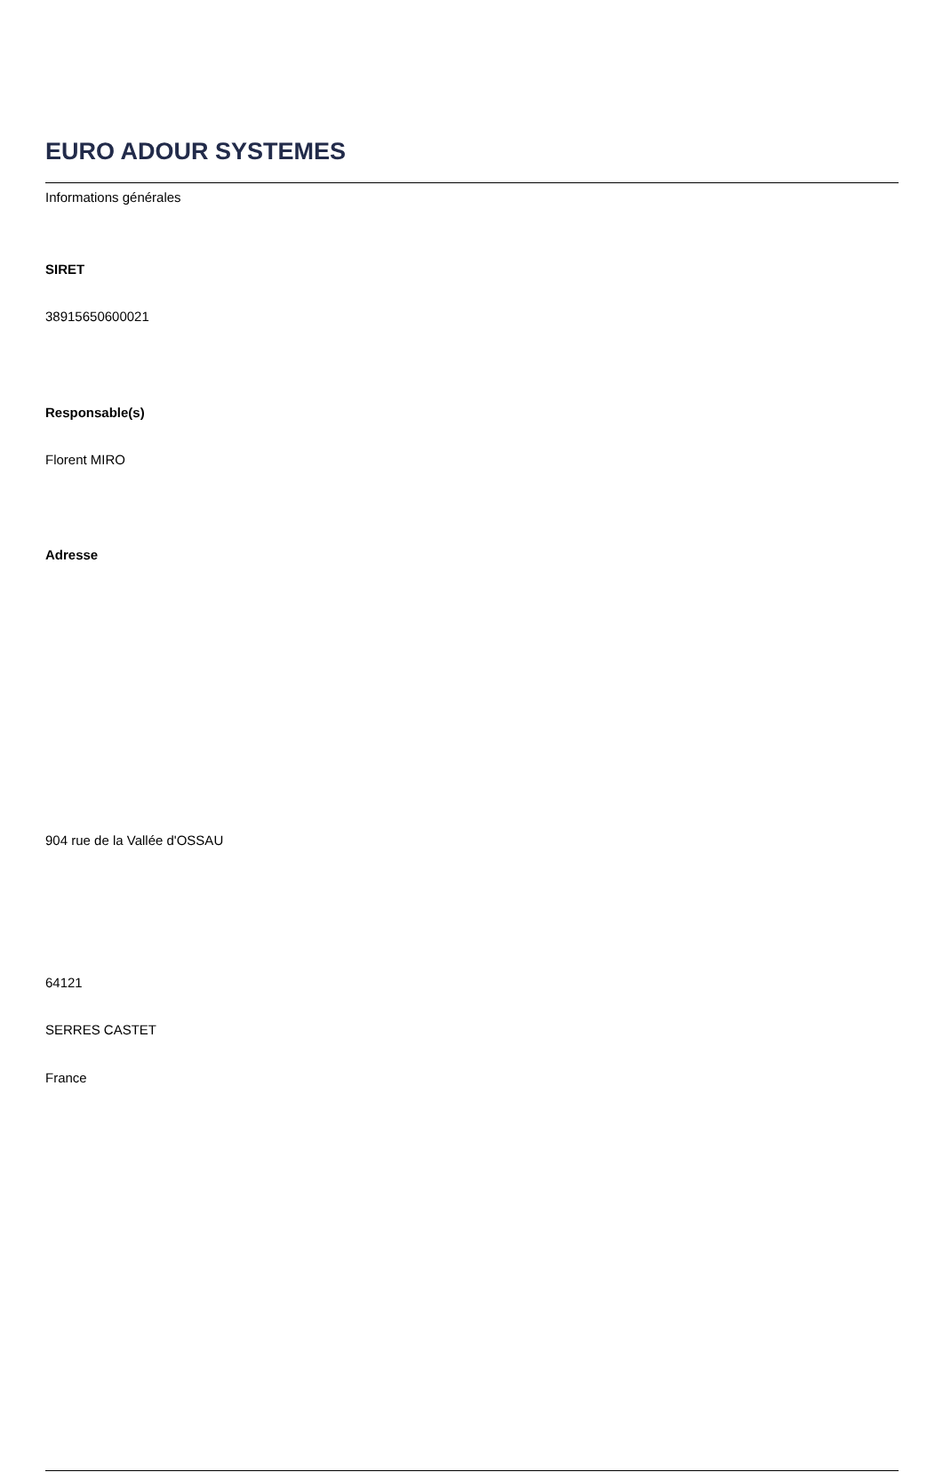EURO ADOUR SYSTEMES
Informations générales
SIRET
38915650600021
Responsable(s)
Florent MIRO
Adresse
904 rue de la Vallée d'OSSAU
64121
SERRES CASTET
France